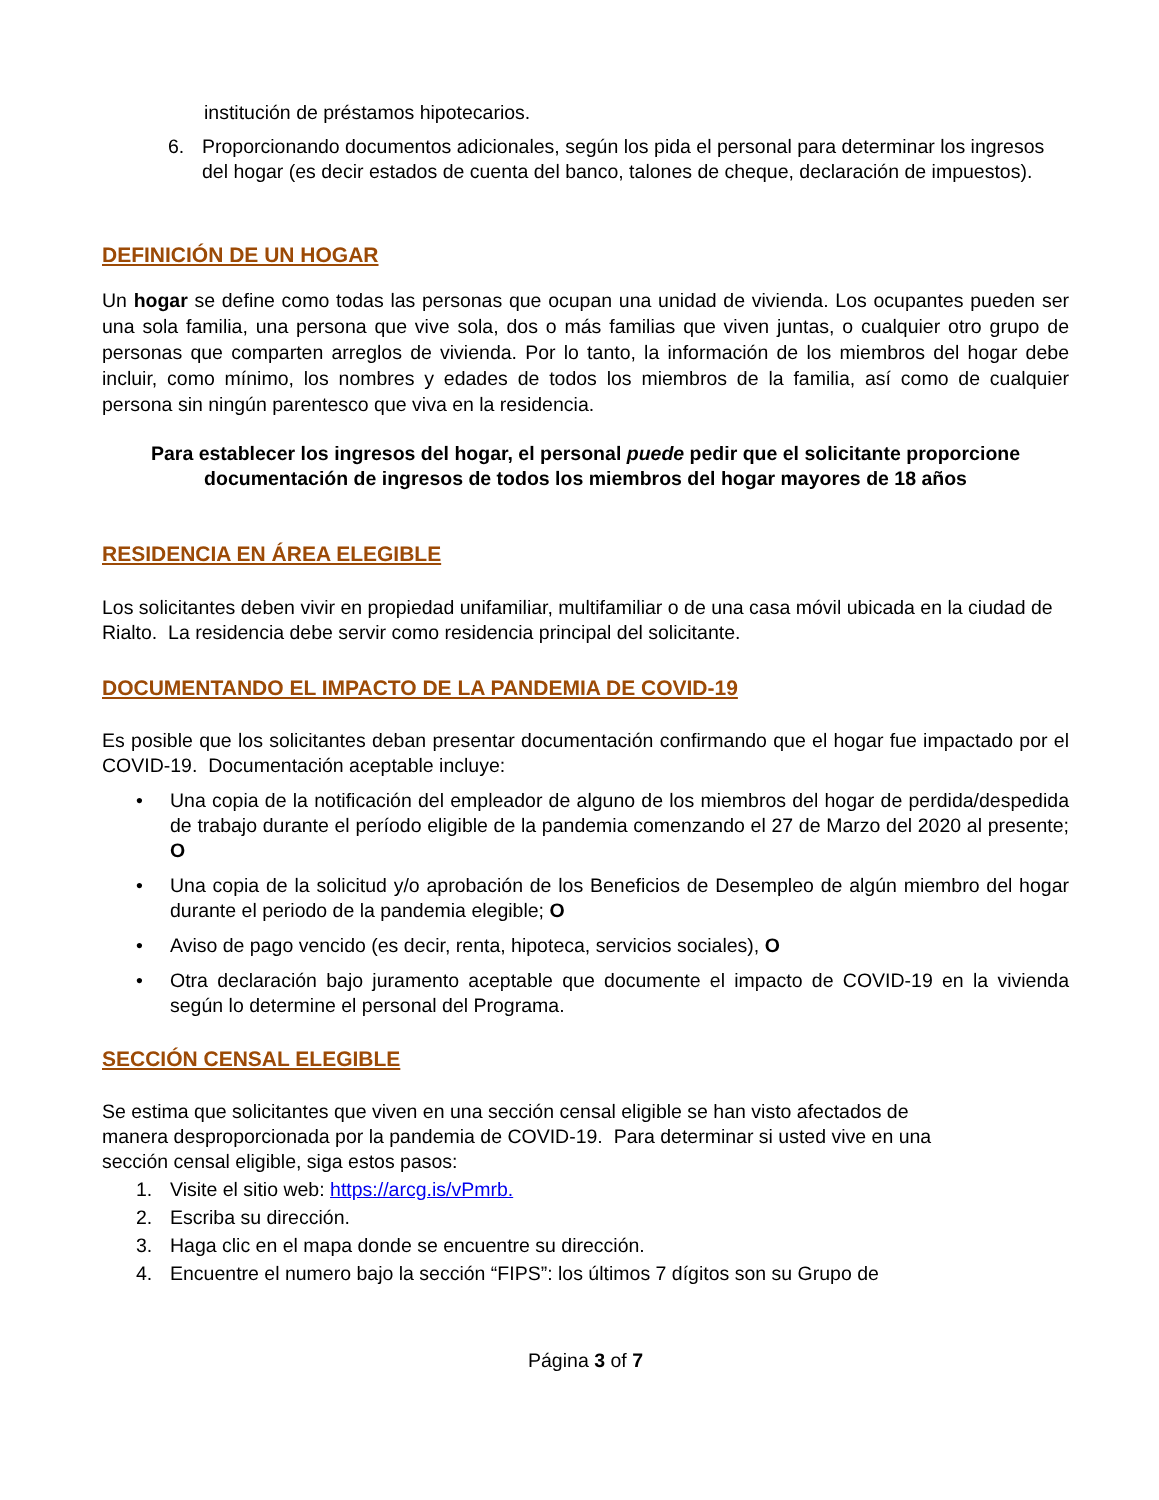institución de préstamos hipotecarios.
6. Proporcionando documentos adicionales, según los pida el personal para determinar los ingresos del hogar (es decir estados de cuenta del banco, talones de cheque, declaración de impuestos).
DEFINICIÓN DE UN HOGAR
Un hogar se define como todas las personas que ocupan una unidad de vivienda. Los ocupantes pueden ser una sola familia, una persona que vive sola, dos o más familias que viven juntas, o cualquier otro grupo de personas que comparten arreglos de vivienda. Por lo tanto, la información de los miembros del hogar debe incluir, como mínimo, los nombres y edades de todos los miembros de la familia, así como de cualquier persona sin ningún parentesco que viva en la residencia.
Para establecer los ingresos del hogar, el personal puede pedir que el solicitante proporcione documentación de ingresos de todos los miembros del hogar mayores de 18 años
RESIDENCIA EN ÁREA ELEGIBLE
Los solicitantes deben vivir en propiedad unifamiliar, multifamiliar o de una casa móvil ubicada en la ciudad de Rialto. La residencia debe servir como residencia principal del solicitante.
DOCUMENTANDO EL IMPACTO DE LA PANDEMIA DE COVID-19
Es posible que los solicitantes deban presentar documentación confirmando que el hogar fue impactado por el COVID-19. Documentación aceptable incluye:
• Una copia de la notificación del empleador de alguno de los miembros del hogar de perdida/despedida de trabajo durante el período eligible de la pandemia comenzando el 27 de Marzo del 2020 al presente; O
• Una copia de la solicitud y/o aprobación de los Beneficios de Desempleo de algún miembro del hogar durante el periodo de la pandemia elegible; O
• Aviso de pago vencido (es decir, renta, hipoteca, servicios sociales), O
• Otra declaración bajo juramento aceptable que documente el impacto de COVID-19 en la vivienda según lo determine el personal del Programa.
SECCIÓN CENSAL ELEGIBLE
Se estima que solicitantes que viven en una sección censal eligible se han visto afectados de manera desproporcionada por la pandemia de COVID-19. Para determinar si usted vive en una sección censal eligible, siga estos pasos:
1. Visite el sitio web: https://arcg.is/vPmrb.
2. Escriba su dirección.
3. Haga clic en el mapa donde se encuentre su dirección.
4. Encuentre el numero bajo la sección “FIPS”: los últimos 7 dígitos son su Grupo de
Página 3 of 7